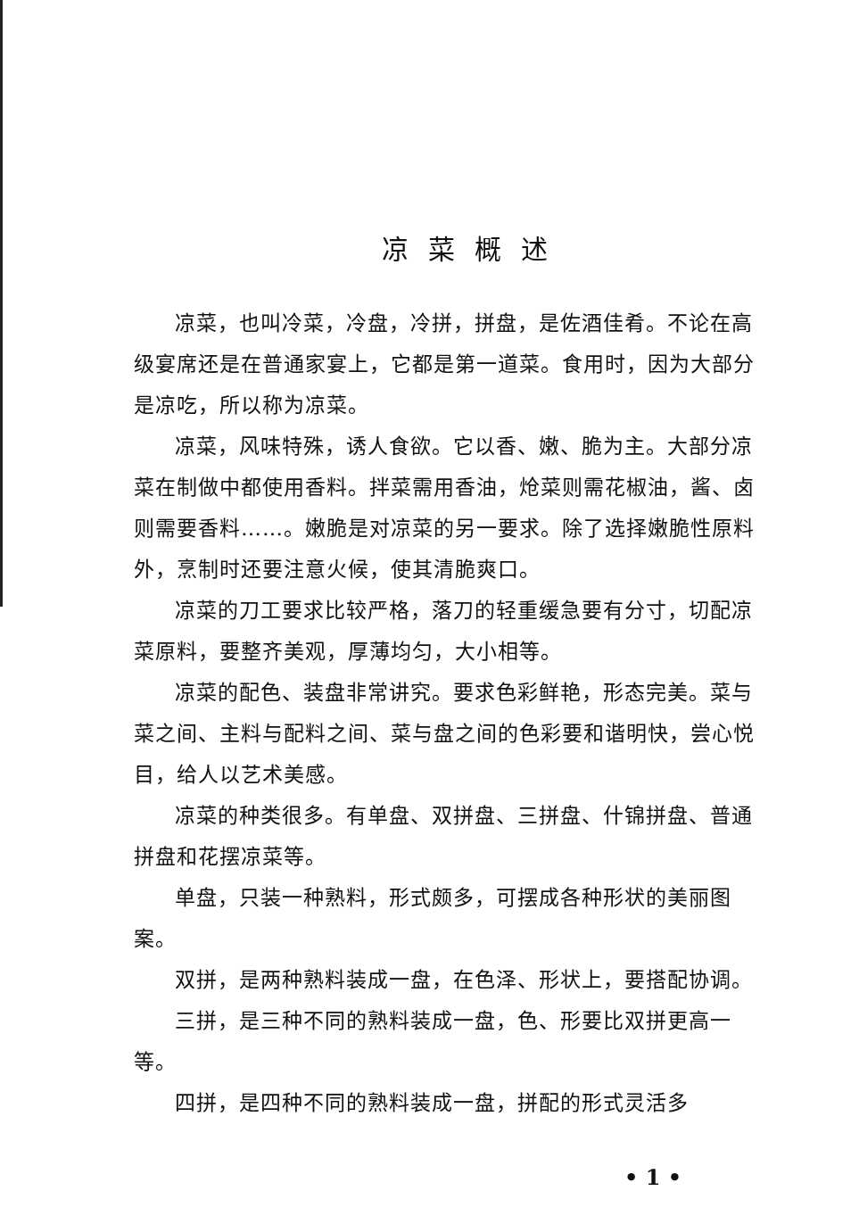凉菜概述
凉菜，也叫冷菜，冷盘，冷拼，拼盘，是佐酒佳肴。不论在高级宴席还是在普通家宴上，它都是第一道菜。食用时，因为大部分是凉吃，所以称为凉菜。
凉菜，风味特殊，诱人食欲。它以香、嫩、脆为主。大部分凉菜在制做中都使用香料。拌菜需用香油，炝菜则需花椒油，酱、卤则需要香料……。嫩脆是对凉菜的另一要求。除了选择嫩脆性原料外，烹制时还要注意火候，使其清脆爽口。
凉菜的刀工要求比较严格，落刀的轻重缓急要有分寸，切配凉菜原料，要整齐美观，厚薄均匀，大小相等。
凉菜的配色、装盘非常讲究。要求色彩鲜艳，形态完美。菜与菜之间、主料与配料之间、菜与盘之间的色彩要和谐明快，尝心悦目，给人以艺术美感。
凉菜的种类很多。有单盘、双拼盘、三拼盘、什锦拼盘、普通拼盘和花摆凉菜等。
单盘，只装一种熟料，形式颇多，可摆成各种形状的美丽图案。
双拼，是两种熟料装成一盘，在色泽、形状上，要搭配协调。
三拼，是三种不同的熟料装成一盘，色、形要比双拼更高一等。
四拼，是四种不同的熟料装成一盘，拼配的形式灵活多
• 1 •